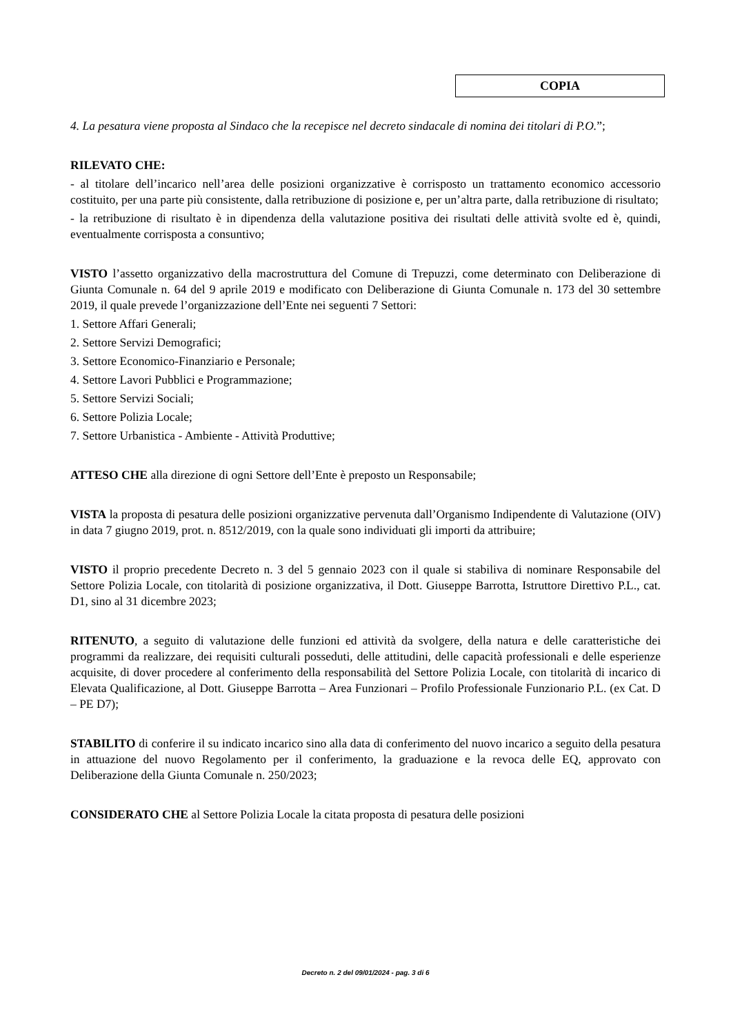COPIA
4. La pesatura viene proposta al Sindaco che la recepisce nel decreto sindacale di nomina dei titolari di P.O.”;
RILEVATO CHE:
- al titolare dell’incarico nell’area delle posizioni organizzative è corrisposto un trattamento economico accessorio costituito, per una parte più consistente, dalla retribuzione di posizione e, per un’altra parte, dalla retribuzione di risultato;
- la retribuzione di risultato è in dipendenza della valutazione positiva dei risultati delle attività svolte ed è, quindi, eventualmente corrisposta a consuntivo;
VISTO l’assetto organizzativo della macrostruttura del Comune di Trepuzzi, come determinato con Deliberazione di Giunta Comunale n. 64 del 9 aprile 2019 e modificato con Deliberazione di Giunta Comunale n. 173 del 30 settembre 2019, il quale prevede l’organizzazione dell’Ente nei seguenti 7 Settori:
1. Settore Affari Generali;
2. Settore Servizi Demografici;
3. Settore Economico-Finanziario e Personale;
4. Settore Lavori Pubblici e Programmazione;
5. Settore Servizi Sociali;
6. Settore Polizia Locale;
7. Settore Urbanistica - Ambiente - Attività Produttive;
ATTESO CHE alla direzione di ogni Settore dell’Ente è preposto un Responsabile;
VISTA la proposta di pesatura delle posizioni organizzative pervenuta dall’Organismo Indipendente di Valutazione (OIV) in data 7 giugno 2019, prot. n. 8512/2019, con la quale sono individuati gli importi da attribuire;
VISTO il proprio precedente Decreto n. 3 del 5 gennaio 2023 con il quale si stabiliva di nominare Responsabile del Settore Polizia Locale, con titolarità di posizione organizzativa, il Dott. Giuseppe Barrotta, Istruttore Direttivo P.L., cat. D1, sino al 31 dicembre 2023;
RITENUTO, a seguito di valutazione delle funzioni ed attività da svolgere, della natura e delle caratteristiche dei programmi da realizzare, dei requisiti culturali posseduti, delle attitudini, delle capacità professionali e delle esperienze acquisite, di dover procedere al conferimento della responsabilità del Settore Polizia Locale, con titolarità di incarico di Elevata Qualificazione, al Dott. Giuseppe Barrotta – Area Funzionari – Profilo Professionale Funzionario P.L. (ex Cat. D – PE D7);
STABILITO di conferire il su indicato incarico sino alla data di conferimento del nuovo incarico a seguito della pesatura in attuazione del nuovo Regolamento per il conferimento, la graduazione e la revoca delle EQ, approvato con Deliberazione della Giunta Comunale n. 250/2023;
CONSIDERATO CHE al Settore Polizia Locale la citata proposta di pesatura delle posizioni
Decreto n. 2 del 09/01/2024 - pag. 3 di 6